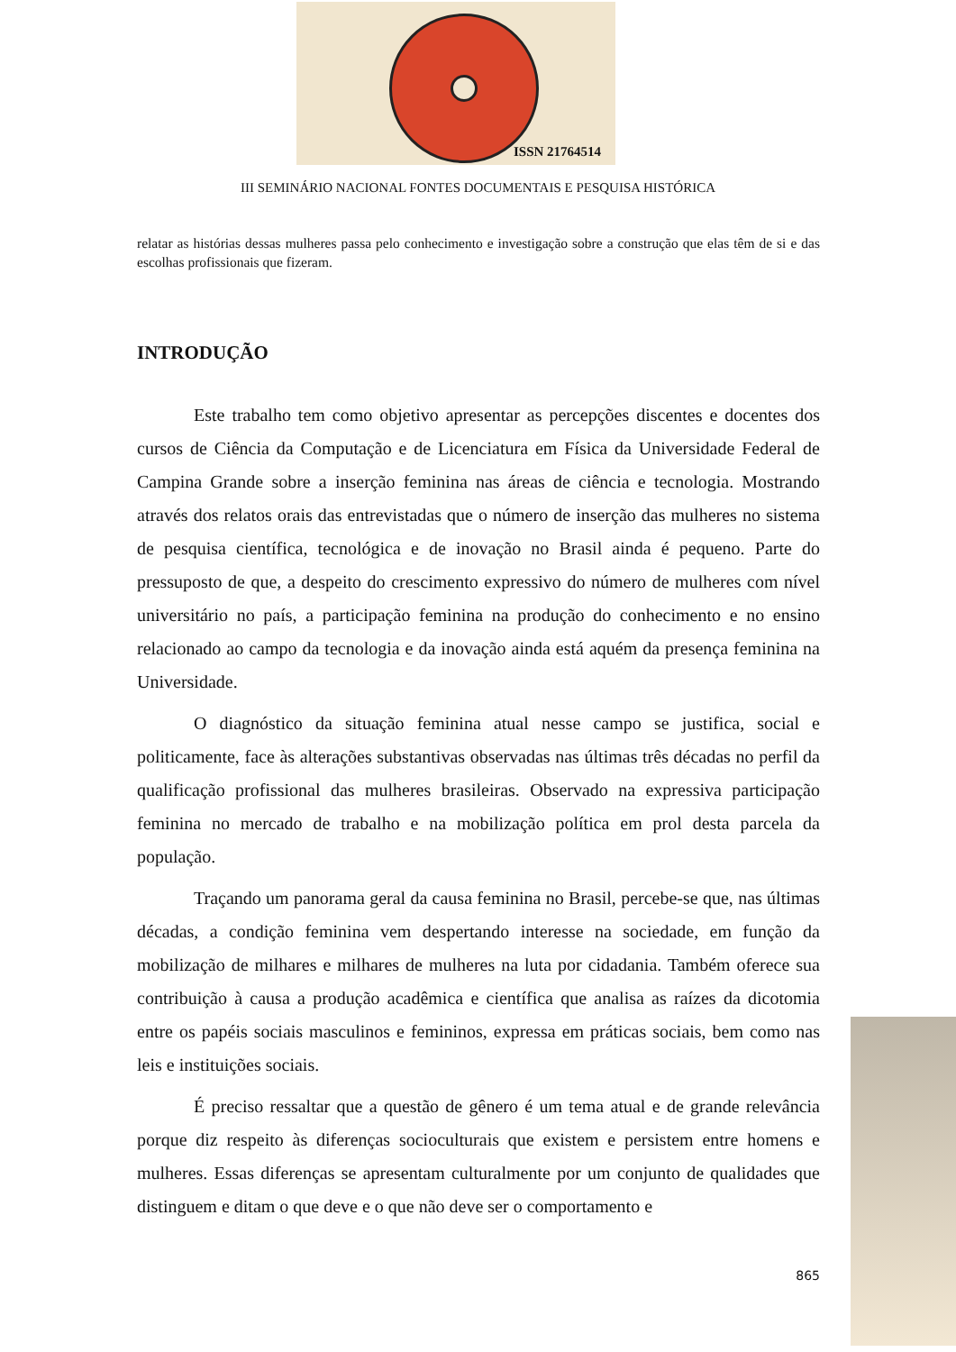ISSN 21764514
III SEMINÁRIO NACIONAL FONTES DOCUMENTAIS E PESQUISA HISTÓRICA
relatar as histórias dessas mulheres passa pelo conhecimento e investigação sobre a construção que elas têm de si e das escolhas profissionais que fizeram.
INTRODUÇÃO
Este trabalho tem como objetivo apresentar as percepções discentes e docentes dos cursos de Ciência da Computação e de Licenciatura em Física da Universidade Federal de Campina Grande sobre a inserção feminina nas áreas de ciência e tecnologia. Mostrando através dos relatos orais das entrevistadas que o número de inserção das mulheres no sistema de pesquisa científica, tecnológica e de inovação no Brasil ainda é pequeno. Parte do pressuposto de que, a despeito do crescimento expressivo do número de mulheres com nível universitário no país, a participação feminina na produção do conhecimento e no ensino relacionado ao campo da tecnologia e da inovação ainda está aquém da presença feminina na Universidade.
O diagnóstico da situação feminina atual nesse campo se justifica, social e politicamente, face às alterações substantivas observadas nas últimas três décadas no perfil da qualificação profissional das mulheres brasileiras. Observado na expressiva participação feminina no mercado de trabalho e na mobilização política em prol desta parcela da população.
Traçando um panorama geral da causa feminina no Brasil, percebe-se que, nas últimas décadas, a condição feminina vem despertando interesse na sociedade, em função da mobilização de milhares e milhares de mulheres na luta por cidadania. Também oferece sua contribuição à causa a produção acadêmica e científica que analisa as raízes da dicotomia entre os papéis sociais masculinos e femininos, expressa em práticas sociais, bem como nas leis e instituições sociais.
É preciso ressaltar que a questão de gênero é um tema atual e de grande relevância porque diz respeito às diferenças socioculturais que existem e persistem entre homens e mulheres. Essas diferenças se apresentam culturalmente por um conjunto de qualidades que distinguem e ditam o que deve e o que não deve ser o comportamento e
865